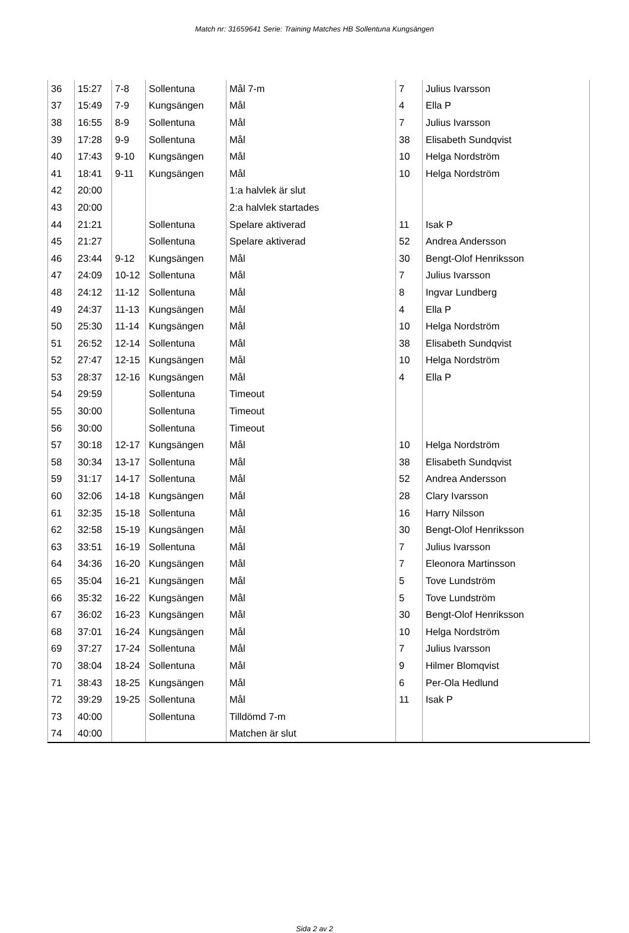Match nr: 31659641 Serie: Training Matches HB Sollentuna Kungsängen
| 36 | 15:27 | 7-8 | Sollentuna | Mål 7-m | 7 | Julius Ivarsson |
| 37 | 15:49 | 7-9 | Kungsängen | Mål | 4 | Ella P |
| 38 | 16:55 | 8-9 | Sollentuna | Mål | 7 | Julius Ivarsson |
| 39 | 17:28 | 9-9 | Sollentuna | Mål | 38 | Elisabeth Sundqvist |
| 40 | 17:43 | 9-10 | Kungsängen | Mål | 10 | Helga Nordström |
| 41 | 18:41 | 9-11 | Kungsängen | Mål | 10 | Helga Nordström |
| 42 | 20:00 | | | 1:a halvlek är slut | | |
| 43 | 20:00 | | | 2:a halvlek startades | | |
| 44 | 21:21 | | Sollentuna | Spelare aktiverad | 11 | Isak P |
| 45 | 21:27 | | Sollentuna | Spelare aktiverad | 52 | Andrea Andersson |
| 46 | 23:44 | 9-12 | Kungsängen | Mål | 30 | Bengt-Olof Henriksson |
| 47 | 24:09 | 10-12 | Sollentuna | Mål | 7 | Julius Ivarsson |
| 48 | 24:12 | 11-12 | Sollentuna | Mål | 8 | Ingvar Lundberg |
| 49 | 24:37 | 11-13 | Kungsängen | Mål | 4 | Ella P |
| 50 | 25:30 | 11-14 | Kungsängen | Mål | 10 | Helga Nordström |
| 51 | 26:52 | 12-14 | Sollentuna | Mål | 38 | Elisabeth Sundqvist |
| 52 | 27:47 | 12-15 | Kungsängen | Mål | 10 | Helga Nordström |
| 53 | 28:37 | 12-16 | Kungsängen | Mål | 4 | Ella P |
| 54 | 29:59 | | Sollentuna | Timeout | | |
| 55 | 30:00 | | Sollentuna | Timeout | | |
| 56 | 30:00 | | Sollentuna | Timeout | | |
| 57 | 30:18 | 12-17 | Kungsängen | Mål | 10 | Helga Nordström |
| 58 | 30:34 | 13-17 | Sollentuna | Mål | 38 | Elisabeth Sundqvist |
| 59 | 31:17 | 14-17 | Sollentuna | Mål | 52 | Andrea Andersson |
| 60 | 32:06 | 14-18 | Kungsängen | Mål | 28 | Clary Ivarsson |
| 61 | 32:35 | 15-18 | Sollentuna | Mål | 16 | Harry Nilsson |
| 62 | 32:58 | 15-19 | Kungsängen | Mål | 30 | Bengt-Olof Henriksson |
| 63 | 33:51 | 16-19 | Sollentuna | Mål | 7 | Julius Ivarsson |
| 64 | 34:36 | 16-20 | Kungsängen | Mål | 7 | Eleonora Martinsson |
| 65 | 35:04 | 16-21 | Kungsängen | Mål | 5 | Tove Lundström |
| 66 | 35:32 | 16-22 | Kungsängen | Mål | 5 | Tove Lundström |
| 67 | 36:02 | 16-23 | Kungsängen | Mål | 30 | Bengt-Olof Henriksson |
| 68 | 37:01 | 16-24 | Kungsängen | Mål | 10 | Helga Nordström |
| 69 | 37:27 | 17-24 | Sollentuna | Mål | 7 | Julius Ivarsson |
| 70 | 38:04 | 18-24 | Sollentuna | Mål | 9 | Hilmer Blomqvist |
| 71 | 38:43 | 18-25 | Kungsängen | Mål | 6 | Per-Ola Hedlund |
| 72 | 39:29 | 19-25 | Sollentuna | Mål | 11 | Isak P |
| 73 | 40:00 | | Sollentuna | Tilldömd 7-m | | |
| 74 | 40:00 | | | Matchen är slut | | |
Sida 2 av 2